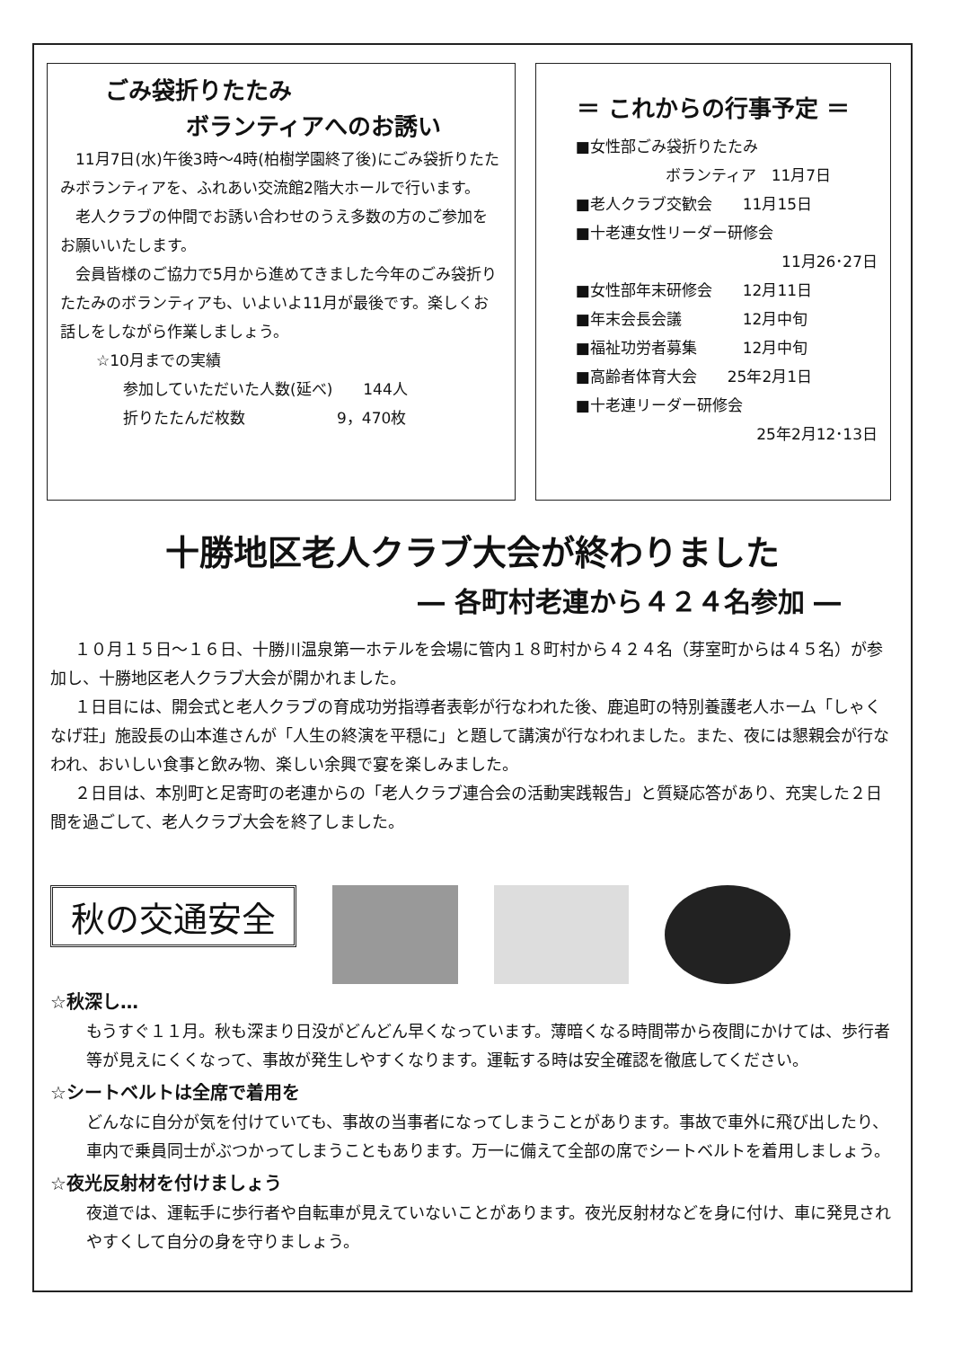ごみ袋折りたたみ
ボランティアへのお誘い
　11月7日(水)午後3時～4時(柏樹学園終了後)にごみ袋折りたたみボランティアを、ふれあい交流館2階大ホールで行います。
　老人クラブの仲間でお誘い合わせのうえ多数の方のご参加をお願いいたします。
　会員皆様のご協力で5月から進めてきました今年のごみ袋折りたたみのボランティアも、いよいよ11月が最後です。楽しくお話しをしながら作業しましょう。
☆10月までの実績
参加していただいた人数(延べ)　　144人
折りたたんだ枚数　　　　　　9，470枚
＝ これからの行事予定 ＝
■女性部ごみ袋折りたたみ
ボランティア　11月7日
■老人クラブ交歓会　　11月15日
■十老連女性リーダー研修会
11月26･27日
■女性部年末研修会　　12月11日
■年末会長会議　　　　12月中旬
■福祉功労者募集　　　12月中旬
■高齢者体育大会　　25年2月1日
■十老連リーダー研修会
25年2月12･13日
十勝地区老人クラブ大会が終わりました
― 各町村老連から４２４名参加 ―
１０月１５日～１６日、十勝川温泉第一ホテルを会場に管内１８町村から４２４名（芽室町からは４５名）が参加し、十勝地区老人クラブ大会が開かれました。
１日目には、開会式と老人クラブの育成功労指導者表彰が行なわれた後、鹿追町の特別養護老人ホーム「しゃくなげ荘」施設長の山本進さんが「人生の終演を平穏に」と題して講演が行なわれました。また、夜には懇親会が行なわれ、おいしい食事と飲み物、楽しい余興で宴を楽しみました。
２日目は、本別町と足寄町の老連からの「老人クラブ連合会の活動実践報告」と質疑応答があり、充実した２日間を過ごして、老人クラブ大会を終了しました。
秋の交通安全
☆秋深し…
もうすぐ１１月。秋も深まり日没がどんどん早くなっています。薄暗くなる時間帯から夜間にかけては、歩行者等が見えにくくなって、事故が発生しやすくなります。運転する時は安全確認を徹底してください。
☆シートベルトは全席で着用を
どんなに自分が気を付けていても、事故の当事者になってしまうことがあります。事故で車外に飛び出したり、車内で乗員同士がぶつかってしまうこともあります。万一に備えて全部の席でシートベルトを着用しましょう。
☆夜光反射材を付けましょう
夜道では、運転手に歩行者や自転車が見えていないことがあります。夜光反射材などを身に付け、車に発見されやすくして自分の身を守りましょう。